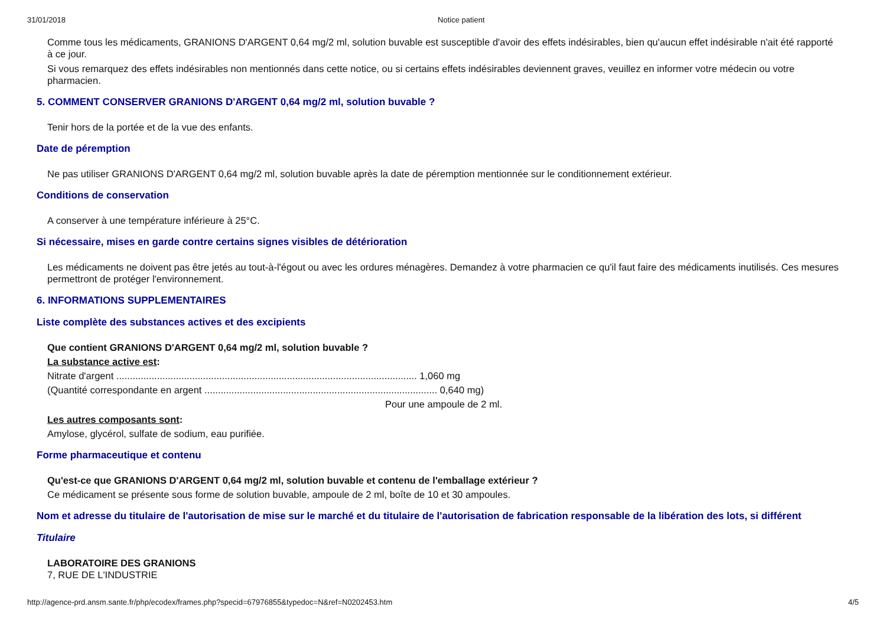31/01/2018 Notice patient
Comme tous les médicaments, GRANIONS D'ARGENT 0,64 mg/2 ml, solution buvable est susceptible d'avoir des effets indésirables, bien qu'aucun effet indésirable n'ait été rapporté à ce jour.
Si vous remarquez des effets indésirables non mentionnés dans cette notice, ou si certains effets indésirables deviennent graves, veuillez en informer votre médecin ou votre pharmacien.
5. COMMENT CONSERVER GRANIONS D'ARGENT 0,64 mg/2 ml, solution buvable ?
Tenir hors de la portée et de la vue des enfants.
Date de péremption
Ne pas utiliser GRANIONS D'ARGENT 0,64 mg/2 ml, solution buvable après la date de péremption mentionnée sur le conditionnement extérieur.
Conditions de conservation
A conserver à une température inférieure à 25°C.
Si nécessaire, mises en garde contre certains signes visibles de détérioration
Les médicaments ne doivent pas être jetés au tout-à-l'égout ou avec les ordures ménagères. Demandez à votre pharmacien ce qu'il faut faire des médicaments inutilisés. Ces mesures permettront de protéger l'environnement.
6. INFORMATIONS SUPPLEMENTAIRES
Liste complète des substances actives et des excipients
Que contient GRANIONS D'ARGENT 0,64 mg/2 ml, solution buvable ?
La substance active est:
Nitrate d'argent ............................................................................................................... 1,060 mg
(Quantité correspondante en argent ...................................................................................... 0,640 mg)
Pour une ampoule de 2 ml.
Les autres composants sont:
Amylose, glycérol, sulfate de sodium, eau purifiée.
Forme pharmaceutique et contenu
Qu'est-ce que GRANIONS D'ARGENT 0,64 mg/2 ml, solution buvable et contenu de l'emballage extérieur ?
Ce médicament se présente sous forme de solution buvable, ampoule de 2 ml, boîte de 10 et 30 ampoules.
Nom et adresse du titulaire de l'autorisation de mise sur le marché et du titulaire de l'autorisation de fabrication responsable de la libération des lots, si différent
Titulaire
LABORATOIRE DES GRANIONS
7, RUE DE L'INDUSTRIE
http://agence-prd.ansm.sante.fr/php/ecodex/frames.php?specid=67976855&typedoc=N&ref=N0202453.htm 4/5